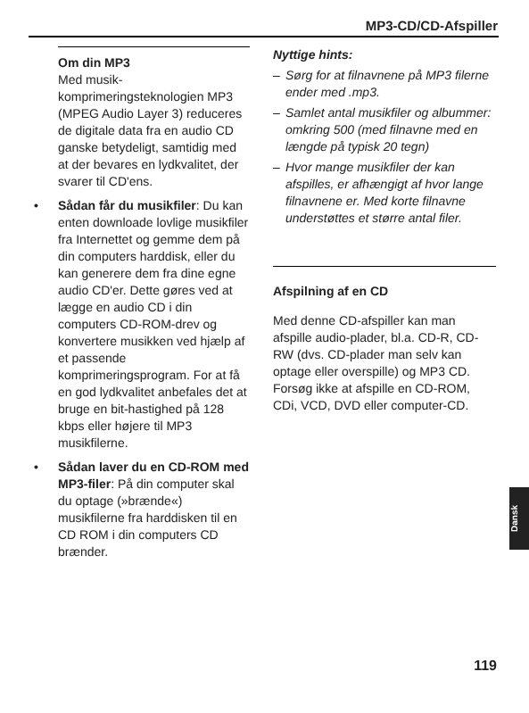MP3-CD/CD-Afspiller
Om din MP3
Med musik-komprimeringsteknologien MP3 (MPEG Audio Layer 3) reduceres de digitale data fra en audio CD ganske betydeligt, samtidig med at der bevares en lydkvalitet, der svarer til CD'ens.
• Sådan får du musikfiler: Du kan enten downloade lovlige musikfiler fra Internettet og gemme dem på din computers harddisk, eller du kan generere dem fra dine egne audio CD'er. Dette gøres ved at lægge en audio CD i din computers CD-ROM-drev og konvertere musikken ved hjælp af et passende komprimeringsprogram. For at få en god lydkvalitet anbefales det at bruge en bit-hastighed på 128 kbps eller højere til MP3 musikfilerne.
• Sådan laver du en CD-ROM med MP3-filer: På din computer skal du optage (»brænde«) musikfilerne fra harddisken til en CD ROM i din computers CD brænder.
Nyttige hints:
– Sørg for at filnavnene på MP3 filerne ender med .mp3.
– Samlet antal musikfiler og albummer: omkring 500 (med filnavne med en længde på typisk 20 tegn)
– Hvor mange musikfiler der kan afspilles, er afhængigt af hvor lange filnavnene er. Med korte filnavne understøttes et større antal filer.
Afspilning af en CD
Med denne CD-afspiller kan man afspille audio-plader, bl.a. CD-R, CD-RW (dvs. CD-plader man selv kan optage eller overspille) og MP3 CD. Forsøg ikke at afspille en CD-ROM, CDi, VCD, DVD eller computer-CD.
Dansk
119